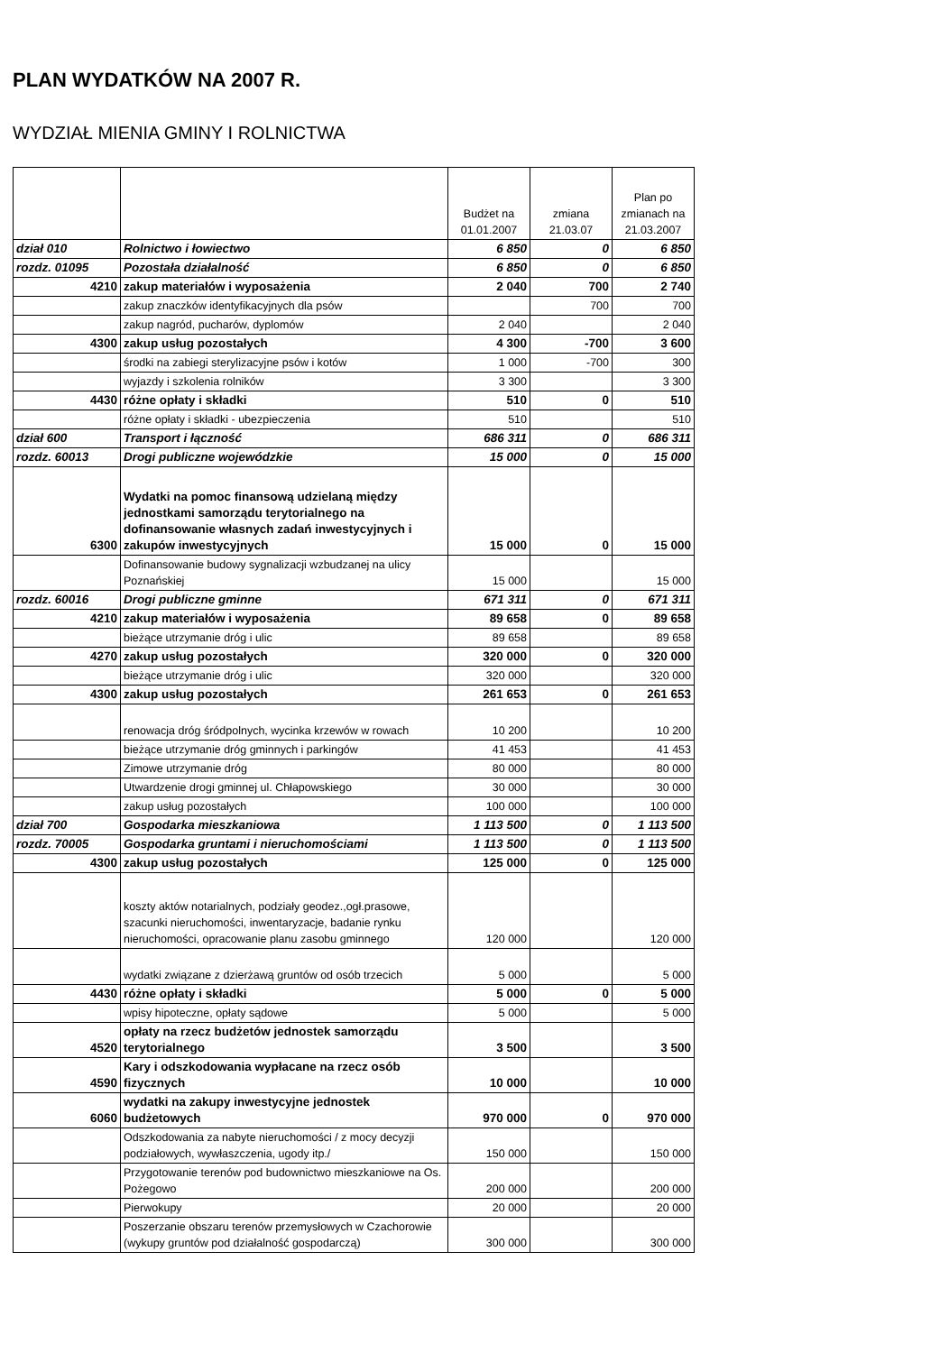PLAN WYDATKÓW NA 2007 R.
WYDZIAŁ MIENIA GMINY I ROLNICTWA
| | | Budżet na 01.01.2007 | zmiana 21.03.07 | Plan po zmianach na 21.03.2007 |
| --- | --- | --- | --- | --- |
| dział 010 | Rolnictwo i łowiectwo | 6 850 | 0 | 6 850 |
| rozdz. 01095 | Pozostała działalność | 6 850 | 0 | 6 850 |
| 4210 | zakup materiałów i wyposażenia | 2 040 | 700 | 2 740 |
| | zakup znaczków identyfikacyjnych dla psów | | 700 | 700 |
| | zakup nagród, pucharów, dyplomów | 2 040 | | 2 040 |
| 4300 | zakup usług pozostałych | 4 300 | -700 | 3 600 |
| | środki na zabiegi sterylizacyjne psów i kotów | 1 000 | -700 | 300 |
| | wyjazdy i szkolenia rolników | 3 300 | | 3 300 |
| 4430 | różne opłaty i składki | 510 | 0 | 510 |
| | różne opłaty i składki - ubezpieczenia | 510 | | 510 |
| dział 600 | Transport i łączność | 686 311 | 0 | 686 311 |
| rozdz. 60013 | Drogi publiczne wojewódzkie | 15 000 | 0 | 15 000 |
| 6300 | Wydatki na pomoc finansową udzielaną między jednostkami samorządu terytorialnego na dofinansowanie własnych zadań inwestycyjnych i zakupów inwestycyjnych | 15 000 | 0 | 15 000 |
| | Dofinansowanie budowy sygnalizacji wzbudzanej na ulicy Poznańskiej | 15 000 | | 15 000 |
| rozdz. 60016 | Drogi publiczne gminne | 671 311 | 0 | 671 311 |
| 4210 | zakup materiałów i wyposażenia | 89 658 | 0 | 89 658 |
| | bieżące utrzymanie dróg i ulic | 89 658 | | 89 658 |
| 4270 | zakup usług pozostałych | 320 000 | 0 | 320 000 |
| | bieżące utrzymanie dróg i ulic | 320 000 | | 320 000 |
| 4300 | zakup usług pozostałych | 261 653 | 0 | 261 653 |
| | renowacja dróg śródpolnych, wycinka krzewów w rowach | 10 200 | | 10 200 |
| | bieżące utrzymanie dróg gminnych i parkingów | 41 453 | | 41 453 |
| | Zimowe utrzymanie dróg | 80 000 | | 80 000 |
| | Utwardzenie drogi gminnej ul. Chłapowskiego | 30 000 | | 30 000 |
| | zakup usług pozostałych | 100 000 | | 100 000 |
| dział 700 | Gospodarka mieszkaniowa | 1 113 500 | 0 | 1 113 500 |
| rozdz. 70005 | Gospodarka gruntami i nieruchomościami | 1 113 500 | 0 | 1 113 500 |
| 4300 | zakup usług pozostałych | 125 000 | 0 | 125 000 |
| | koszty aktów notarialnych, podziały geodez.,ogł.prasowe, szacunki nieruchomości, inwentaryzacje, badanie rynku nieruchomości, opracowanie planu zasobu gminnego | 120 000 | | 120 000 |
| | wydatki związane z dzierżawą gruntów od osób trzecich | 5 000 | | 5 000 |
| 4430 | różne opłaty i składki | 5 000 | 0 | 5 000 |
| | wpisy hipoteczne, opłaty sądowe | 5 000 | | 5 000 |
| 4520 | opłaty na rzecz budżetów jednostek samorządu terytorialnego | 3 500 | | 3 500 |
| 4590 | Kary i odszkodowania wypłacane na rzecz osób fizycznych | 10 000 | | 10 000 |
| 6060 | wydatki na zakupy inwestycyjne jednostek budżetowych | 970 000 | 0 | 970 000 |
| | Odszkodowania za nabyte nieruchomości / z mocy decyzji podziałowych, wywłaszczenia, ugody itp./ | 150 000 | | 150 000 |
| | Przygotowanie terenów pod budownictwo mieszkaniowe na Os. Pożegowo | 200 000 | | 200 000 |
| | Pierwokupy | 20 000 | | 20 000 |
| | Poszerzanie obszaru terenów przemysłowych w Czachorowie (wykupy gruntów pod działalność gospodarczą) | 300 000 | | 300 000 |